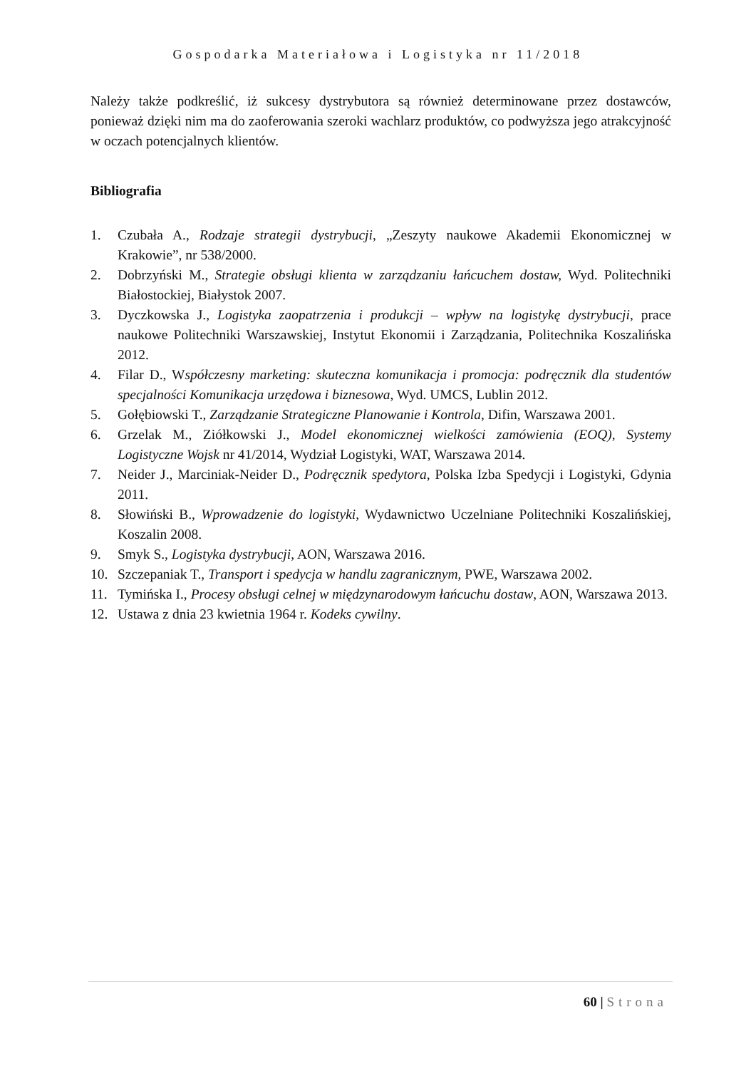Gospodarka Materiałowa i Logistyka nr 11/2018
Należy także podkreślić, iż sukcesy dystrybutora są również determinowane przez dostawców, ponieważ dzięki nim ma do zaoferowania szeroki wachlarz produktów, co podwyższa jego atrakcyjność w oczach potencjalnych klientów.
Bibliografia
1. Czubała A., Rodzaje strategii dystrybucji, „Zeszyty naukowe Akademii Ekonomicznej w Krakowie”, nr 538/2000.
2. Dobrzyński M., Strategie obsługi klienta w zarządzaniu łańcuchem dostaw, Wyd. Politechniki Białostockiej, Białystok 2007.
3. Dyczkowska J., Logistyka zaopatrzenia i produkcji – wpływ na logistykę dystrybucji, prace naukowe Politechniki Warszawskiej, Instytut Ekonomii i Zarządzania, Politechnika Koszalińska 2012.
4. Filar D., Współczesny marketing: skuteczna komunikacja i promocja: podręcznik dla studentów specjalności Komunikacja urzędowa i biznesowa, Wyd. UMCS, Lublin 2012.
5. Gołębiowski T., Zarządzanie Strategiczne Planowanie i Kontrola, Difin, Warszawa 2001.
6. Grzelak M., Ziółkowski J., Model ekonomicznej wielkości zamówienia (EOQ), Systemy Logistyczne Wojsk nr 41/2014, Wydział Logistyki, WAT, Warszawa 2014.
7. Neider J., Marciniak-Neider D., Podręcznik spedytora, Polska Izba Spedycji i Logistyki, Gdynia 2011.
8. Słowiński B., Wprowadzenie do logistyki, Wydawnictwo Uczelniane Politechniki Koszalińskiej, Koszalin 2008.
9. Smyk S., Logistyka dystrybucji, AON, Warszawa 2016.
10. Szczepaniak T., Transport i spedycja w handlu zagranicznym, PWE, Warszawa 2002.
11. Tymińska I., Procesy obsługi celnej w międzynarodowym łańcuchu dostaw, AON, Warszawa 2013.
12. Ustawa z dnia 23 kwietnia 1964 r. Kodeks cywilny.
60 | Strona